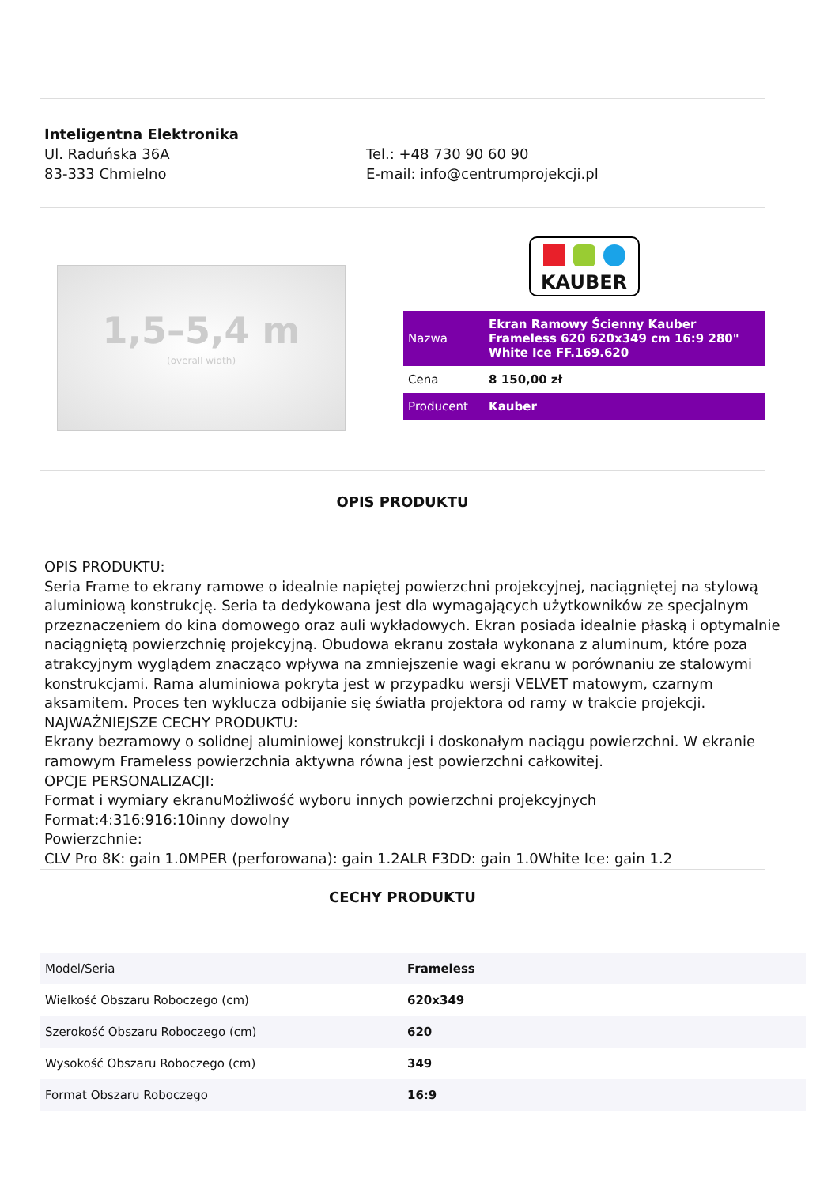Inteligentna Elektronika
Ul. Raduńska 36A
83-333 Chmielno
Tel.: +48 730 90 60 90
E-mail: info@centrumprojekcji.pl
1,5–5,4 m
(overall width)
KAUBER
| Nazwa | Ekran Ramowy Ścienny Kauber Frameless 620 620x349 cm 16:9 280" White Ice FF.169.620 |
| Cena | 8 150,00 zł |
| Producent | Kauber |
OPIS PRODUKTU
OPIS PRODUKTU:
Seria Frame to ekrany ramowe o idealnie napiętej powierzchni projekcyjnej, naciągniętej na stylową aluminiową konstrukcję. Seria ta dedykowana jest dla wymagających użytkowników ze specjalnym przeznaczeniem do kina domowego oraz auli wykładowych. Ekran posiada idealnie płaską i optymalnie naciągniętą powierzchnię projekcyjną. Obudowa ekranu została wykonana z aluminum, które poza atrakcyjnym wyglądem znacząco wpływa na zmniejszenie wagi ekranu w porównaniu ze stalowymi konstrukcjami. Rama aluminiowa pokryta jest w przypadku wersji VELVET matowym, czarnym aksamitem. Proces ten wyklucza odbijanie się światła projektora od ramy w trakcie projekcji.
NAJWAŻNIEJSZE CECHY PRODUKTU:
Ekrany bezramowy o solidnej aluminiowej konstrukcji i doskonałym naciągu powierzchni. W ekranie ramowym Frameless powierzchnia aktywna równa jest powierzchni całkowitej.
OPCJE PERSONALIZACJI:
Format i wymiary ekranuMożliwość wyboru innych powierzchni projekcyjnych
Format:4:316:916:10inny dowolny
Powierzchnie:
CLV Pro 8K: gain 1.0MPER (perforowana): gain 1.2ALR F3DD: gain 1.0White Ice: gain 1.2
CECHY PRODUKTU
| Model/Seria | Frameless |
| Wielkość Obszaru Roboczego (cm) | 620x349 |
| Szerokość Obszaru Roboczego (cm) | 620 |
| Wysokość Obszaru Roboczego (cm) | 349 |
| Format Obszaru Roboczego | 16:9 |